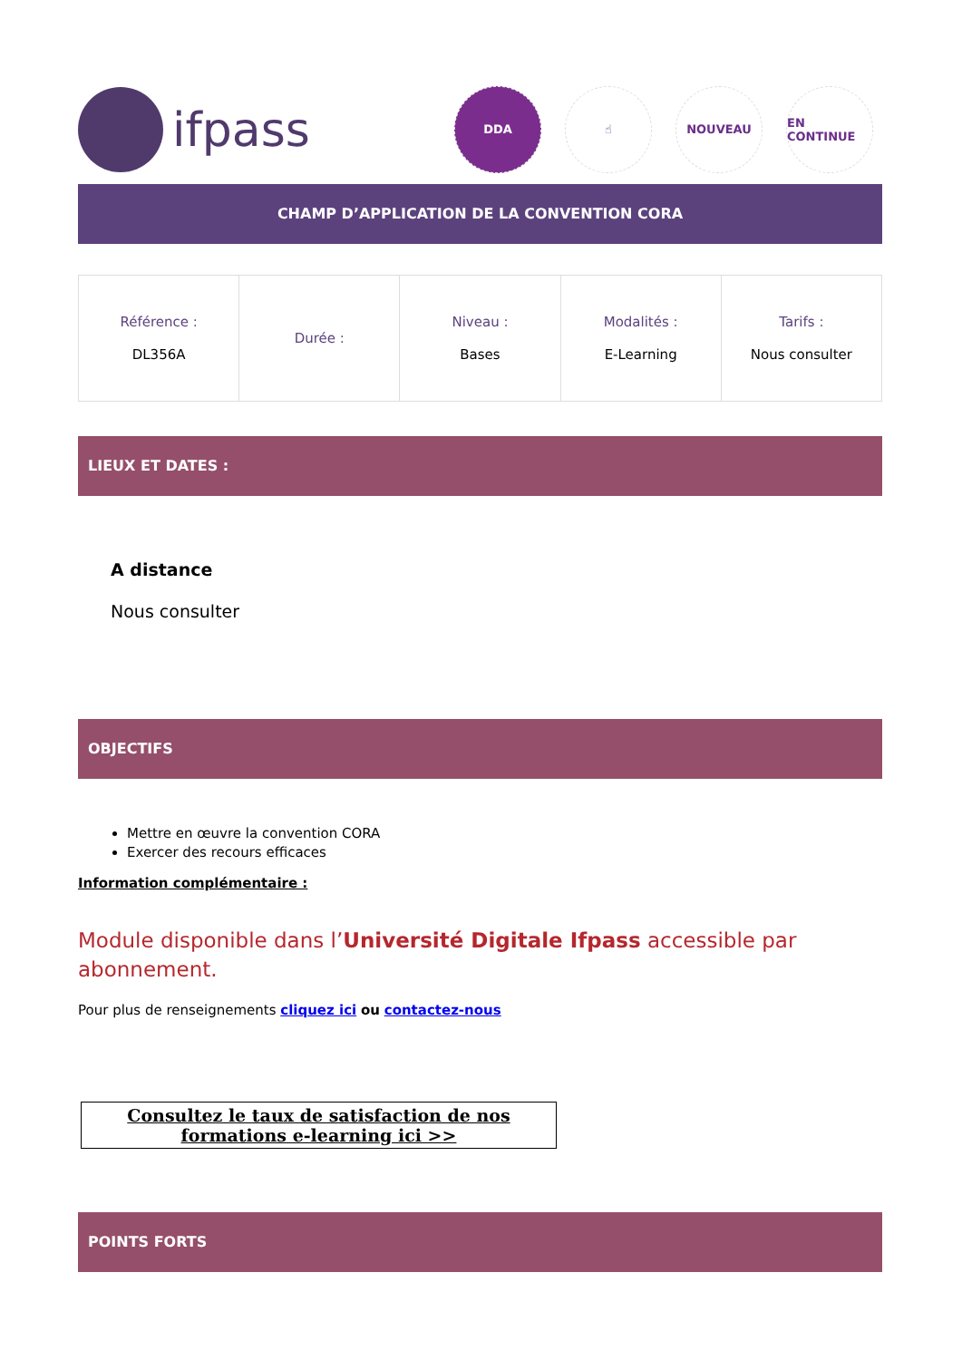ifpass
DDA ☝ NOUVEAU EN CONTINUE
CHAMP D’APPLICATION DE LA CONVENTION CORA
| Référence : DL356A | Durée : | Niveau : Bases | Modalités : E-Learning | Tarifs : Nous consulter |
LIEUX ET DATES :
A distance
Nous consulter
OBJECTIFS
Mettre en œuvre la convention CORA
Exercer des recours efficaces
Information complémentaire :
Module disponible dans l’Université Digitale Ifpass accessible par abonnement.
Pour plus de renseignements cliquez ici ou contactez-nous
Consultez le taux de satisfaction de nos formations e-learning ici >>
POINTS FORTS